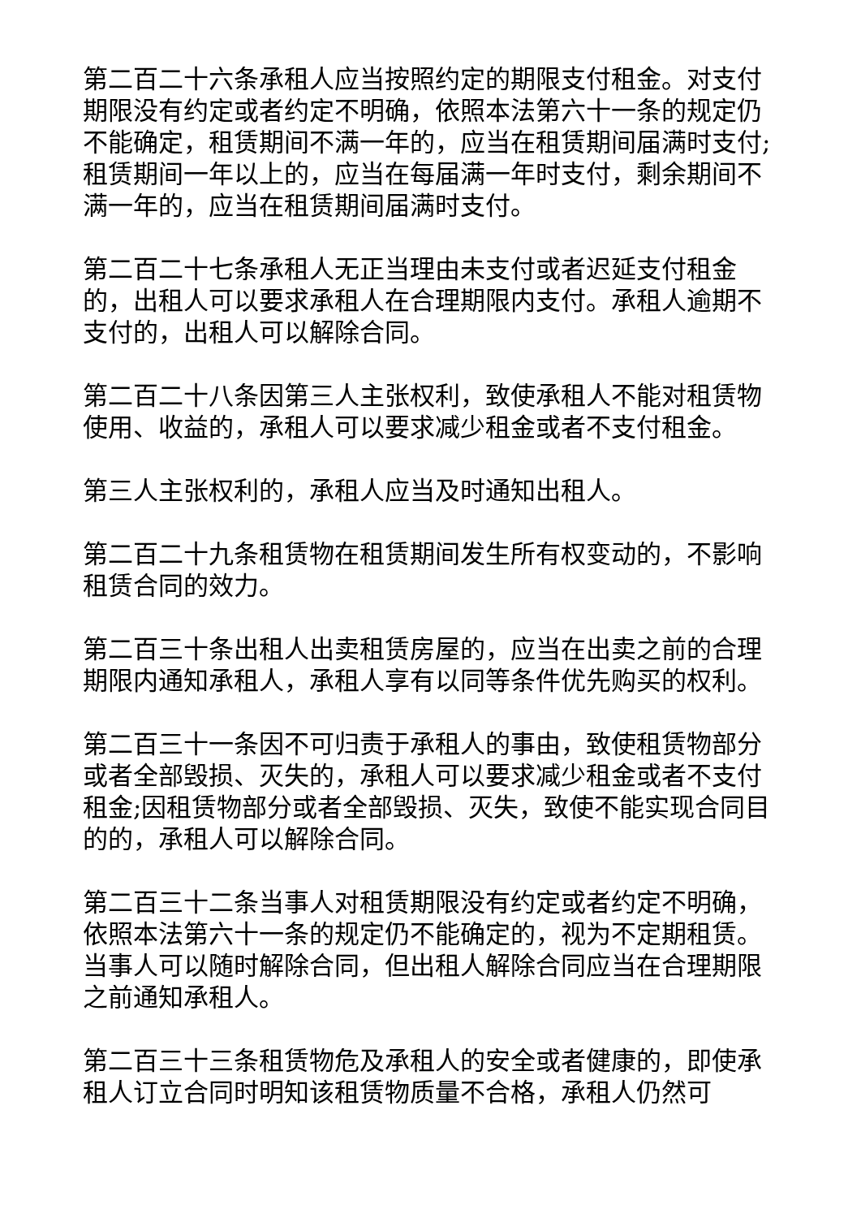第二百二十六条承租人应当按照约定的期限支付租金。对支付期限没有约定或者约定不明确，依照本法第六十一条的规定仍不能确定，租赁期间不满一年的，应当在租赁期间届满时支付;租赁期间一年以上的，应当在每届满一年时支付，剩余期间不满一年的，应当在租赁期间届满时支付。
第二百二十七条承租人无正当理由未支付或者迟延支付租金的，出租人可以要求承租人在合理期限内支付。承租人逾期不支付的，出租人可以解除合同。
第二百二十八条因第三人主张权利，致使承租人不能对租赁物使用、收益的，承租人可以要求减少租金或者不支付租金。
第三人主张权利的，承租人应当及时通知出租人。
第二百二十九条租赁物在租赁期间发生所有权变动的，不影响租赁合同的效力。
第二百三十条出租人出卖租赁房屋的，应当在出卖之前的合理期限内通知承租人，承租人享有以同等条件优先购买的权利。
第二百三十一条因不可归责于承租人的事由，致使租赁物部分或者全部毁损、灭失的，承租人可以要求减少租金或者不支付租金;因租赁物部分或者全部毁损、灭失，致使不能实现合同目的的，承租人可以解除合同。
第二百三十二条当事人对租赁期限没有约定或者约定不明确，依照本法第六十一条的规定仍不能确定的，视为不定期租赁。当事人可以随时解除合同，但出租人解除合同应当在合理期限之前通知承租人。
第二百三十三条租赁物危及承租人的安全或者健康的，即使承租人订立合同时明知该租赁物质量不合格，承租人仍然可